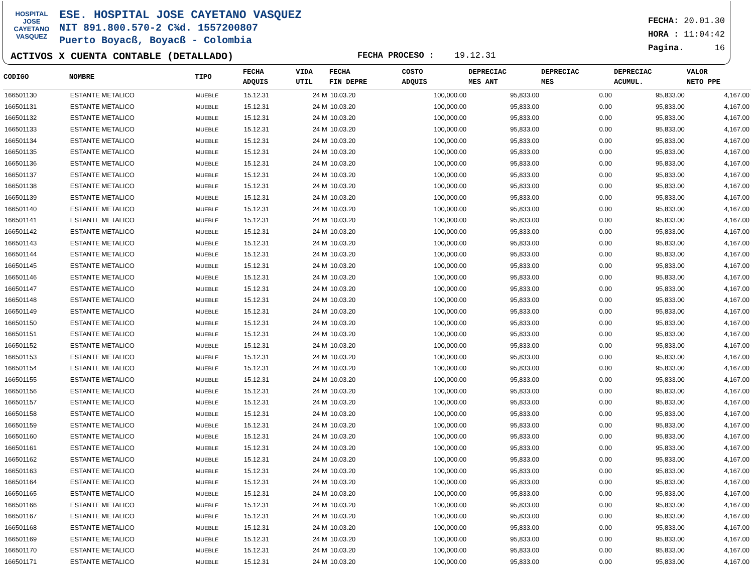HOSPITAL
JOSE CAYETANO
VASQUEZ
ESE. HOSPITAL JOSE CAYETANO VASQUEZ
NIT 891.800.570-2 C¾d. 1557200807
Puerto Boyacß, Boyacß - Colombia
FECHA: 20.01.30
HORA : 11:04:42
Pagina. 16
ACTIVOS X CUENTA CONTABLE (DETALLADO)
FECHA PROCESO : 19.12.31
| CODIGO | NOMBRE | TIPO | FECHA ADQUIS | VIDA UTIL | FECHA FIN DEPRE | COSTO ADQUIS | DEPRECIAC MES ANT | DEPRECIAC MES | DEPRECIAC ACUMUL. | VALOR NETO PPE |
| --- | --- | --- | --- | --- | --- | --- | --- | --- | --- | --- |
| 166501130 | ESTANTE METALICO | MUEBLE | 15.12.31 | 24 M | 10.03.20 | 100,000.00 | 95,833.00 | 0.00 | 95,833.00 | 4,167.00 |
| 166501131 | ESTANTE METALICO | MUEBLE | 15.12.31 | 24 M | 10.03.20 | 100,000.00 | 95,833.00 | 0.00 | 95,833.00 | 4,167.00 |
| 166501132 | ESTANTE METALICO | MUEBLE | 15.12.31 | 24 M | 10.03.20 | 100,000.00 | 95,833.00 | 0.00 | 95,833.00 | 4,167.00 |
| 166501133 | ESTANTE METALICO | MUEBLE | 15.12.31 | 24 M | 10.03.20 | 100,000.00 | 95,833.00 | 0.00 | 95,833.00 | 4,167.00 |
| 166501134 | ESTANTE METALICO | MUEBLE | 15.12.31 | 24 M | 10.03.20 | 100,000.00 | 95,833.00 | 0.00 | 95,833.00 | 4,167.00 |
| 166501135 | ESTANTE METALICO | MUEBLE | 15.12.31 | 24 M | 10.03.20 | 100,000.00 | 95,833.00 | 0.00 | 95,833.00 | 4,167.00 |
| 166501136 | ESTANTE METALICO | MUEBLE | 15.12.31 | 24 M | 10.03.20 | 100,000.00 | 95,833.00 | 0.00 | 95,833.00 | 4,167.00 |
| 166501137 | ESTANTE METALICO | MUEBLE | 15.12.31 | 24 M | 10.03.20 | 100,000.00 | 95,833.00 | 0.00 | 95,833.00 | 4,167.00 |
| 166501138 | ESTANTE METALICO | MUEBLE | 15.12.31 | 24 M | 10.03.20 | 100,000.00 | 95,833.00 | 0.00 | 95,833.00 | 4,167.00 |
| 166501139 | ESTANTE METALICO | MUEBLE | 15.12.31 | 24 M | 10.03.20 | 100,000.00 | 95,833.00 | 0.00 | 95,833.00 | 4,167.00 |
| 166501140 | ESTANTE METALICO | MUEBLE | 15.12.31 | 24 M | 10.03.20 | 100,000.00 | 95,833.00 | 0.00 | 95,833.00 | 4,167.00 |
| 166501141 | ESTANTE METALICO | MUEBLE | 15.12.31 | 24 M | 10.03.20 | 100,000.00 | 95,833.00 | 0.00 | 95,833.00 | 4,167.00 |
| 166501142 | ESTANTE METALICO | MUEBLE | 15.12.31 | 24 M | 10.03.20 | 100,000.00 | 95,833.00 | 0.00 | 95,833.00 | 4,167.00 |
| 166501143 | ESTANTE METALICO | MUEBLE | 15.12.31 | 24 M | 10.03.20 | 100,000.00 | 95,833.00 | 0.00 | 95,833.00 | 4,167.00 |
| 166501144 | ESTANTE METALICO | MUEBLE | 15.12.31 | 24 M | 10.03.20 | 100,000.00 | 95,833.00 | 0.00 | 95,833.00 | 4,167.00 |
| 166501145 | ESTANTE METALICO | MUEBLE | 15.12.31 | 24 M | 10.03.20 | 100,000.00 | 95,833.00 | 0.00 | 95,833.00 | 4,167.00 |
| 166501146 | ESTANTE METALICO | MUEBLE | 15.12.31 | 24 M | 10.03.20 | 100,000.00 | 95,833.00 | 0.00 | 95,833.00 | 4,167.00 |
| 166501147 | ESTANTE METALICO | MUEBLE | 15.12.31 | 24 M | 10.03.20 | 100,000.00 | 95,833.00 | 0.00 | 95,833.00 | 4,167.00 |
| 166501148 | ESTANTE METALICO | MUEBLE | 15.12.31 | 24 M | 10.03.20 | 100,000.00 | 95,833.00 | 0.00 | 95,833.00 | 4,167.00 |
| 166501149 | ESTANTE METALICO | MUEBLE | 15.12.31 | 24 M | 10.03.20 | 100,000.00 | 95,833.00 | 0.00 | 95,833.00 | 4,167.00 |
| 166501150 | ESTANTE METALICO | MUEBLE | 15.12.31 | 24 M | 10.03.20 | 100,000.00 | 95,833.00 | 0.00 | 95,833.00 | 4,167.00 |
| 166501151 | ESTANTE METALICO | MUEBLE | 15.12.31 | 24 M | 10.03.20 | 100,000.00 | 95,833.00 | 0.00 | 95,833.00 | 4,167.00 |
| 166501152 | ESTANTE METALICO | MUEBLE | 15.12.31 | 24 M | 10.03.20 | 100,000.00 | 95,833.00 | 0.00 | 95,833.00 | 4,167.00 |
| 166501153 | ESTANTE METALICO | MUEBLE | 15.12.31 | 24 M | 10.03.20 | 100,000.00 | 95,833.00 | 0.00 | 95,833.00 | 4,167.00 |
| 166501154 | ESTANTE METALICO | MUEBLE | 15.12.31 | 24 M | 10.03.20 | 100,000.00 | 95,833.00 | 0.00 | 95,833.00 | 4,167.00 |
| 166501155 | ESTANTE METALICO | MUEBLE | 15.12.31 | 24 M | 10.03.20 | 100,000.00 | 95,833.00 | 0.00 | 95,833.00 | 4,167.00 |
| 166501156 | ESTANTE METALICO | MUEBLE | 15.12.31 | 24 M | 10.03.20 | 100,000.00 | 95,833.00 | 0.00 | 95,833.00 | 4,167.00 |
| 166501157 | ESTANTE METALICO | MUEBLE | 15.12.31 | 24 M | 10.03.20 | 100,000.00 | 95,833.00 | 0.00 | 95,833.00 | 4,167.00 |
| 166501158 | ESTANTE METALICO | MUEBLE | 15.12.31 | 24 M | 10.03.20 | 100,000.00 | 95,833.00 | 0.00 | 95,833.00 | 4,167.00 |
| 166501159 | ESTANTE METALICO | MUEBLE | 15.12.31 | 24 M | 10.03.20 | 100,000.00 | 95,833.00 | 0.00 | 95,833.00 | 4,167.00 |
| 166501160 | ESTANTE METALICO | MUEBLE | 15.12.31 | 24 M | 10.03.20 | 100,000.00 | 95,833.00 | 0.00 | 95,833.00 | 4,167.00 |
| 166501161 | ESTANTE METALICO | MUEBLE | 15.12.31 | 24 M | 10.03.20 | 100,000.00 | 95,833.00 | 0.00 | 95,833.00 | 4,167.00 |
| 166501162 | ESTANTE METALICO | MUEBLE | 15.12.31 | 24 M | 10.03.20 | 100,000.00 | 95,833.00 | 0.00 | 95,833.00 | 4,167.00 |
| 166501163 | ESTANTE METALICO | MUEBLE | 15.12.31 | 24 M | 10.03.20 | 100,000.00 | 95,833.00 | 0.00 | 95,833.00 | 4,167.00 |
| 166501164 | ESTANTE METALICO | MUEBLE | 15.12.31 | 24 M | 10.03.20 | 100,000.00 | 95,833.00 | 0.00 | 95,833.00 | 4,167.00 |
| 166501165 | ESTANTE METALICO | MUEBLE | 15.12.31 | 24 M | 10.03.20 | 100,000.00 | 95,833.00 | 0.00 | 95,833.00 | 4,167.00 |
| 166501166 | ESTANTE METALICO | MUEBLE | 15.12.31 | 24 M | 10.03.20 | 100,000.00 | 95,833.00 | 0.00 | 95,833.00 | 4,167.00 |
| 166501167 | ESTANTE METALICO | MUEBLE | 15.12.31 | 24 M | 10.03.20 | 100,000.00 | 95,833.00 | 0.00 | 95,833.00 | 4,167.00 |
| 166501168 | ESTANTE METALICO | MUEBLE | 15.12.31 | 24 M | 10.03.20 | 100,000.00 | 95,833.00 | 0.00 | 95,833.00 | 4,167.00 |
| 166501169 | ESTANTE METALICO | MUEBLE | 15.12.31 | 24 M | 10.03.20 | 100,000.00 | 95,833.00 | 0.00 | 95,833.00 | 4,167.00 |
| 166501170 | ESTANTE METALICO | MUEBLE | 15.12.31 | 24 M | 10.03.20 | 100,000.00 | 95,833.00 | 0.00 | 95,833.00 | 4,167.00 |
| 166501171 | ESTANTE METALICO | MUEBLE | 15.12.31 | 24 M | 10.03.20 | 100,000.00 | 95,833.00 | 0.00 | 95,833.00 | 4,167.00 |